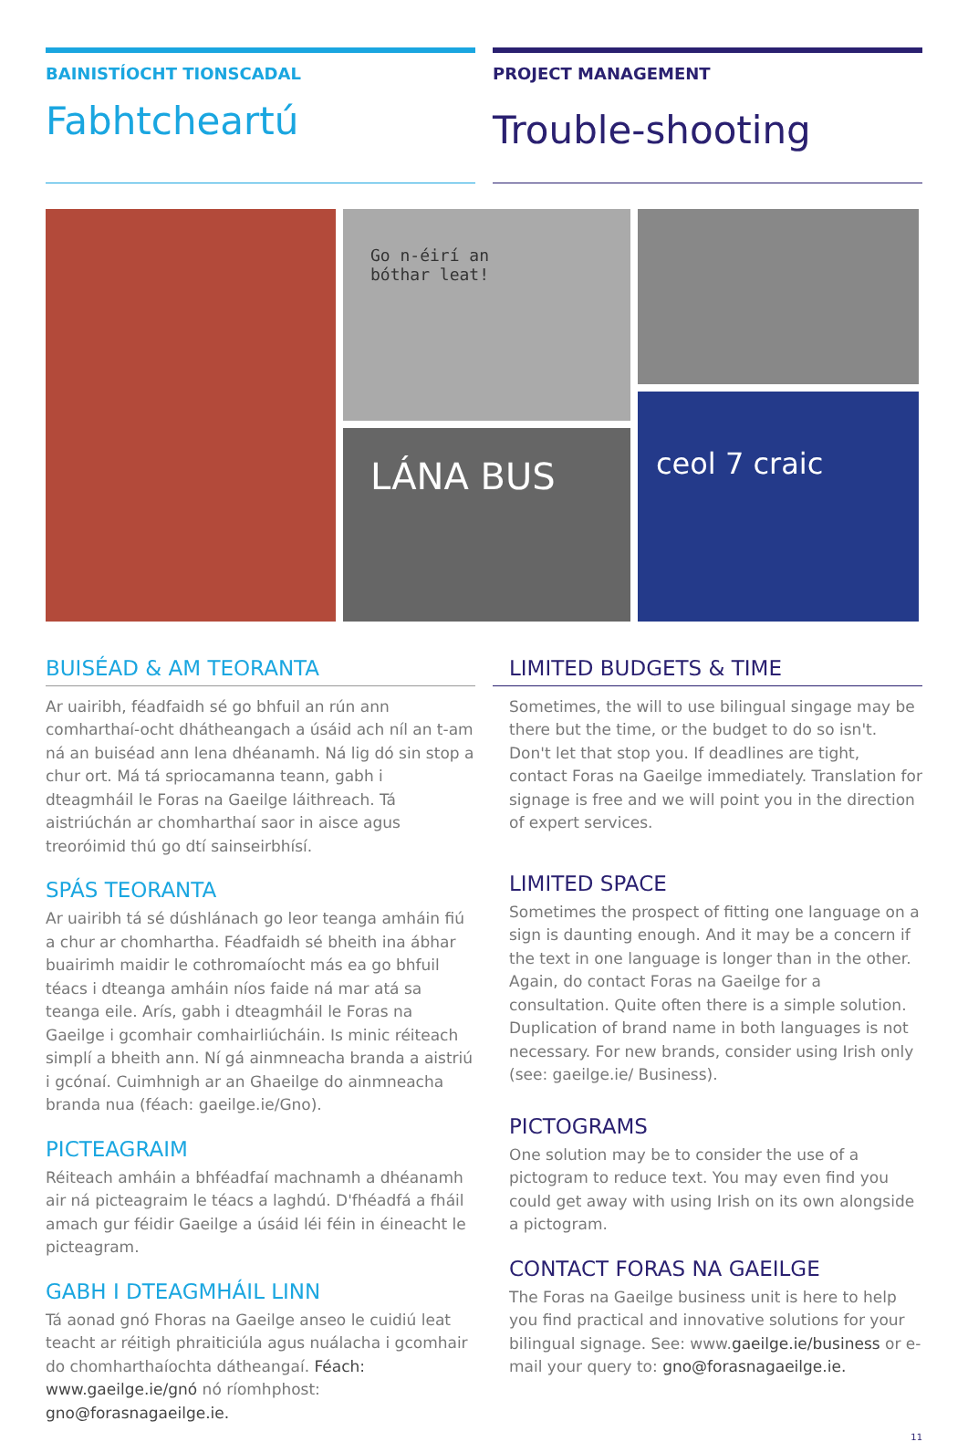BAINISTÍOCHT TIONSCADAL
Fabhtcheartú
PROJECT MANAGEMENT
Trouble-shooting
Go n-éirí an
bóthar leat!
LÁNA BUS
ceol 7 craic
BUISÉAD & AM TEORANTA
Ar uairibh, féadfaidh sé go bhfuil an rún ann comharthaí-ocht dhátheangach a úsáid ach níl an t-am ná an buiséad ann lena dhéanamh. Ná lig dó sin stop a chur ort. Má tá spriocamanna teann, gabh i dteagmháil le Foras na Gaeilge láithreach. Tá aistriúchán ar chomharthaí saor in aisce agus treoróimid thú go dtí sainseirbhísí.
SPÁS TEORANTA
Ar uairibh tá sé dúshlánach go leor teanga amháin fiú a chur ar chomhartha. Féadfaidh sé bheith ina ábhar buairimh maidir le cothromaíocht más ea go bhfuil téacs i dteanga amháin níos faide ná mar atá sa teanga eile. Arís, gabh i dteagmháil le Foras na Gaeilge i gcomhair comhairliúcháin. Is minic réiteach simplí a bheith ann. Ní gá ainmneacha branda a aistriú i gcónaí. Cuimhnigh ar an Ghaeilge do ainmneacha branda nua (féach: gaeilge.ie/Gno).
PICTEAGRAIM
Réiteach amháin a bhféadfaí machnamh a dhéanamh air ná picteagraim le téacs a laghdú. D'fhéadfá a fháil amach gur féidir Gaeilge a úsáid léi féin in éineacht le picteagram.
GABH I DTEAGMHÁIL LINN
Tá aonad gnó Fhoras na Gaeilge anseo le cuidiú leat teacht ar réitigh phraiticiúla agus nuálacha i gcomhair do chomharthaíochta dátheangaí. Féach: www.gaeilge.ie/gnó nó ríomhphost: gno@forasnagaeilge.ie.
LIMITED BUDGETS & TIME
Sometimes, the will to use bilingual singage may be there but the time, or the budget to do so isn't. Don't let that stop you. If deadlines are tight, contact Foras na Gaeilge immediately. Translation for signage is free and we will point you in the direction of expert services.
LIMITED SPACE
Sometimes the prospect of fitting one language on a sign is daunting enough. And it may be a concern if the text in one language is longer than in the other. Again, do contact Foras na Gaeilge for a consultation. Quite often there is a simple solution. Duplication of brand name in both languages is not necessary. For new brands, consider using Irish only (see: gaeilge.ie/ Business).
PICTOGRAMS
One solution may be to consider the use of a pictogram to reduce text. You may even find you could get away with using Irish on its own alongside a pictogram.
CONTACT FORAS NA GAEILGE
The Foras na Gaeilge business unit is here to help you find practical and innovative solutions for your bilingual signage. See: www.gaeilge.ie/business or e-mail your query to: gno@forasnagaeilge.ie.
11